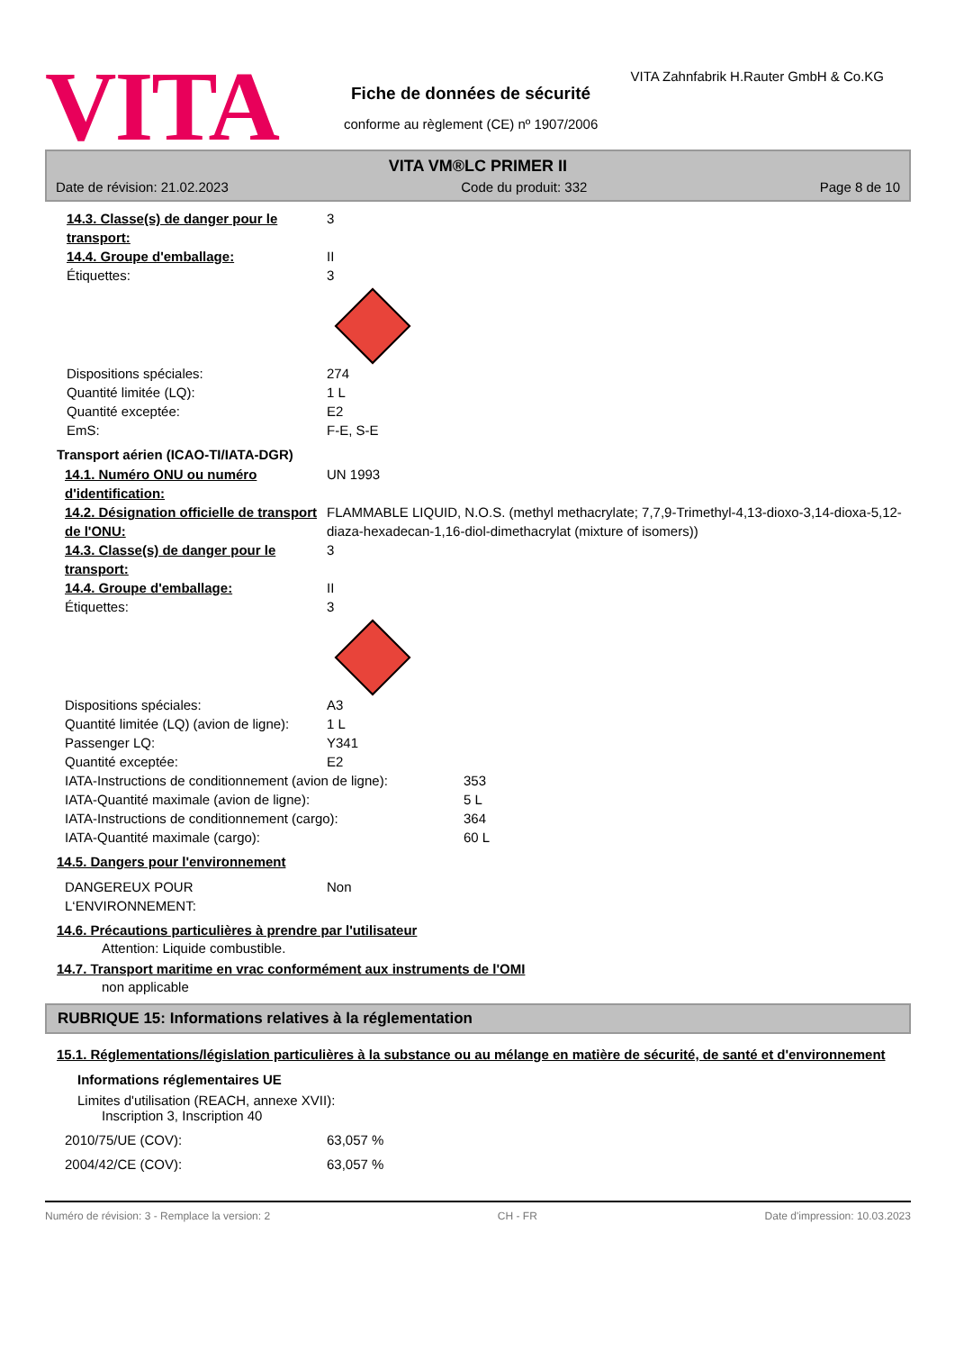VITA
VITA Zahnfabrik H.Rauter GmbH & Co.KG
Fiche de données de sécurité
conforme au règlement (CE) nº 1907/2006
VITA VM®LC PRIMER II
Date de révision: 21.02.2023 Code du produit: 332 Page 8 de 10
14.3. Classe(s) de danger pour le transport:
3
14.4. Groupe d'emballage: II
Étiquettes: 3
Dispositions spéciales: 274
Quantité limitée (LQ): 1 L
Quantité exceptée: E2
EmS: F-E, S-E
Transport aérien (ICAO-TI/IATA-DGR)
14.1. Numéro ONU ou numéro d'identification:
UN 1993
14.2. Désignation officielle de transport de l'ONU:
FLAMMABLE LIQUID, N.O.S. (methyl methacrylate; 7,7,9-Trimethyl-4,13-dioxo-3,14-dioxa-5,12-diaza-hexadecan-1,16-diol-dimethacrylat (mixture of isomers))
14.3. Classe(s) de danger pour le transport:
3
14.4. Groupe d'emballage: II
Étiquettes: 3
Dispositions spéciales: A3
Quantité limitée (LQ) (avion de ligne):
1 L
Passenger LQ: Y341
Quantité exceptée: E2
IATA-Instructions de conditionnement (avion de ligne):
353
IATA-Quantité maximale (avion de ligne): 5 L
IATA-Instructions de conditionnement (cargo): 364
IATA-Quantité maximale (cargo): 60 L
14.5. Dangers pour l'environnement
DANGEREUX POUR L‘ENVIRONNEMENT: Non
14.6. Précautions particulières à prendre par l'utilisateur
Attention: Liquide combustible.
14.7. Transport maritime en vrac conformément aux instruments de l'OMI
non applicable
RUBRIQUE 15: Informations relatives à la réglementation
15.1. Réglementations/législation particulières à la substance ou au mélange en matière de sécurité, de santé et d'environnement
Informations réglementaires UE
Limites d'utilisation (REACH, annexe XVII):
Inscription 3, Inscription 40
2010/75/UE (COV): 63,057 %
2004/42/CE (COV): 63,057 %
Numéro de révision: 3 - Remplace la version: 2 CH - FR Date d'impression: 10.03.2023